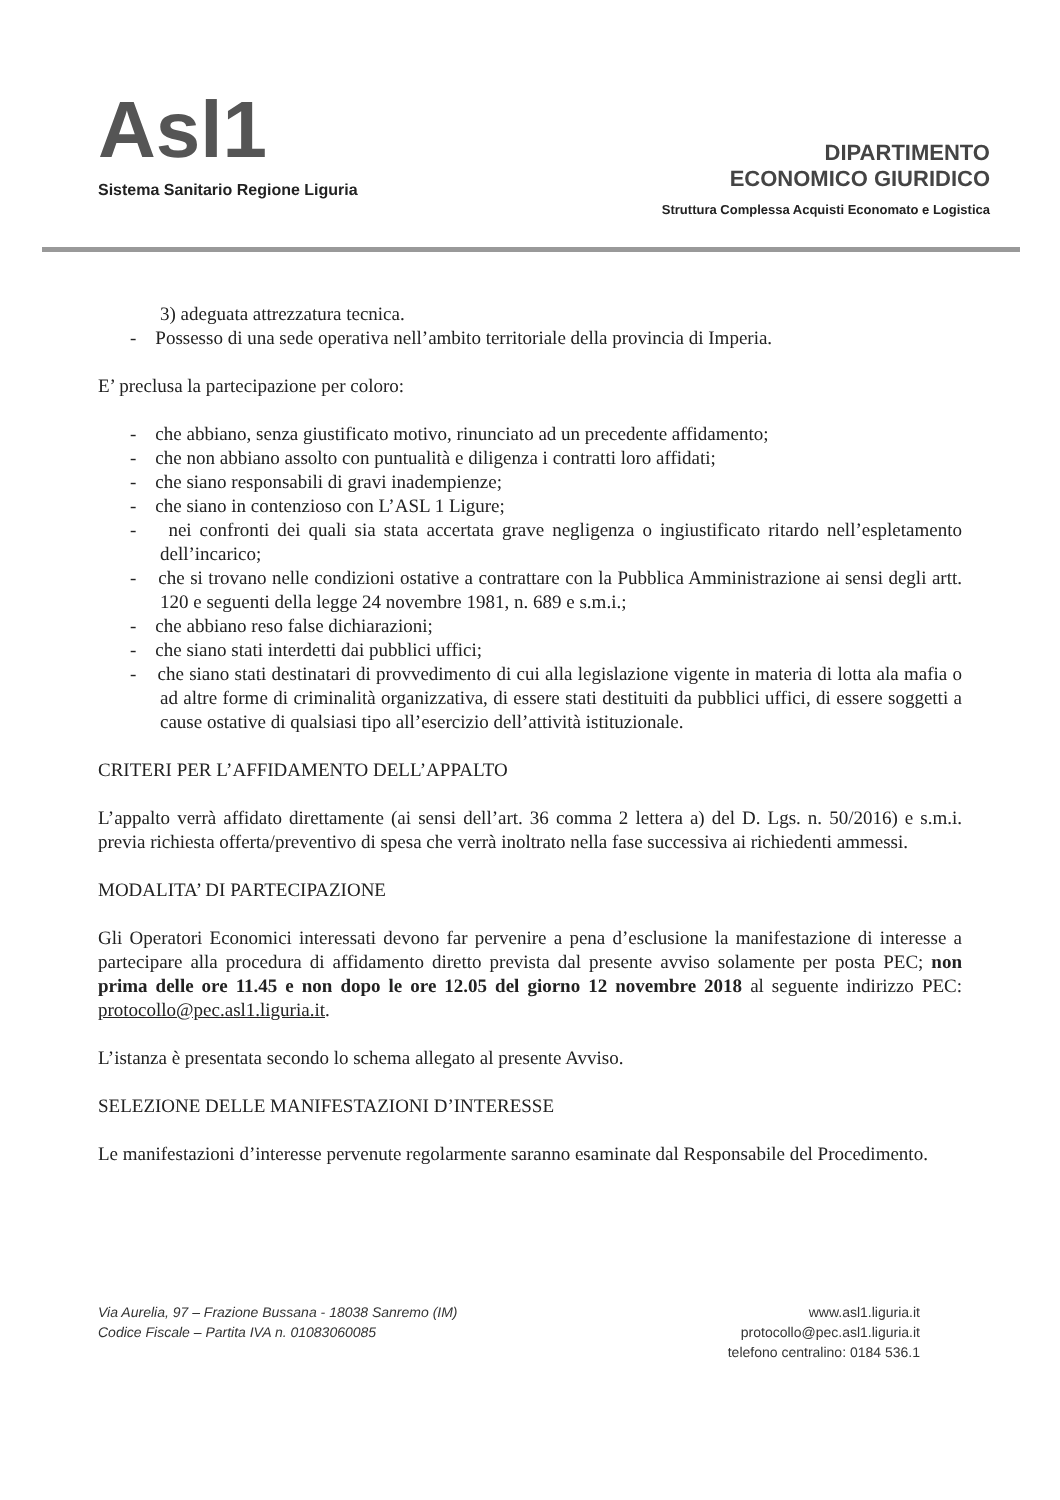Asl1
Sistema Sanitario Regione Liguria
DIPARTIMENTO
ECONOMICO GIURIDICO
Struttura Complessa Acquisti Economato e Logistica
3) adeguata attrezzatura tecnica.
- Possesso di una sede operativa nell’ambito territoriale della provincia di Imperia.
E’ preclusa la partecipazione per coloro:
- che abbiano, senza giustificato motivo, rinunciato ad un precedente affidamento;
- che non abbiano assolto con puntualità e diligenza i contratti loro affidati;
- che siano responsabili di gravi inadempienze;
- che siano in contenzioso con L’ASL 1 Ligure;
- nei confronti dei quali sia stata accertata grave negligenza o ingiustificato ritardo nell’espletamento dell’incarico;
- che si trovano nelle condizioni ostative a contrattare con la Pubblica Amministrazione ai sensi degli artt. 120 e seguenti della legge 24 novembre 1981, n. 689 e s.m.i.;
- che abbiano reso false dichiarazioni;
- che siano stati interdetti dai pubblici uffici;
- che siano stati destinatari di provvedimento di cui alla legislazione vigente in materia di lotta ala mafia o ad altre forme di criminalità organizzativa, di essere stati destituiti da pubblici uffici, di essere soggetti a cause ostative di qualsiasi tipo all’esercizio dell’attività istituzionale.
CRITERI PER L’AFFIDAMENTO DELL’APPALTO
L’appalto verrà affidato direttamente (ai sensi dell’art. 36 comma 2 lettera a) del D. Lgs. n. 50/2016) e s.m.i. previa richiesta offerta/preventivo di spesa che verrà inoltrato nella fase successiva ai richiedenti ammessi.
MODALITA’ DI PARTECIPAZIONE
Gli Operatori Economici interessati devono far pervenire a pena d’esclusione la manifestazione di interesse a partecipare alla procedura di affidamento diretto prevista dal presente avviso solamente per posta PEC; non prima delle ore 11.45 e non dopo le ore 12.05 del giorno 12 novembre 2018 al seguente indirizzo PEC: protocollo@pec.asl1.liguria.it.
L’istanza è presentata secondo lo schema allegato al presente Avviso.
SELEZIONE DELLE MANIFESTAZIONI D’INTERESSE
Le manifestazioni d’interesse pervenute regolarmente saranno esaminate dal Responsabile del Procedimento.
Via Aurelia, 97 – Frazione Bussana - 18038 Sanremo (IM)
Codice Fiscale – Partita IVA n. 01083060085
www.asl1.liguria.it
protocollo@pec.asl1.liguria.it
telefono centralino: 0184 536.1